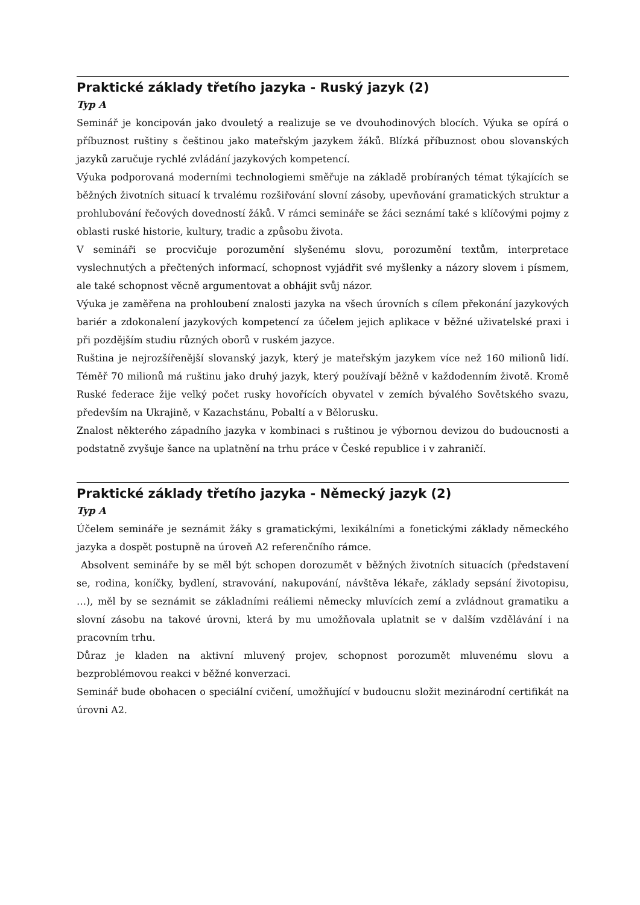Praktické základy třetího jazyka - Ruský jazyk (2)
Typ A
Seminář je koncipován jako dvouletý a realizuje se ve dvouhodinových blocích. Výuka se opírá o příbuznost ruštiny s češtinou jako mateřským jazykem žáků. Blízká příbuznost obou slovanských jazyků zaručuje rychlé zvládání jazykových kompetencí.
Výuka podporovaná moderními technologiemi směřuje na základě probíraných témat týkajících se běžných životních situací k trvalému rozšiřování slovní zásoby, upevňování gramatických struktur a prohlubování řečových dovedností žáků. V rámci semináře se žáci seznámí také s klíčovými pojmy z oblasti ruské historie, kultury, tradic a způsobu života.
V semináři se procvičuje porozumění slyšenému slovu, porozumění textům, interpretace vyslechnutých a přečtených informací, schopnost vyjádřit své myšlenky a názory slovem i písmem, ale také schopnost věcně argumentovat a obhájit svůj názor.
Výuka je zaměřena na prohloubení znalosti jazyka na všech úrovních s cílem překonání jazykových bariér a zdokonalení jazykových kompetencí za účelem jejich aplikace v běžné uživatelské praxi i při pozdějším studiu různých oborů v ruském jazyce.
Ruština je nejrozšířenější slovanský jazyk, který je mateřským jazykem více než 160 milionů lidí. Téměř 70 milionů má ruštinu jako druhý jazyk, který používají běžně v každodenním životě. Kromě Ruské federace žije velký počet rusky hovořících obyvatel v zemích bývalého Sovětského svazu, především na Ukrajině, v Kazachstánu, Pobaltí a v Bělorusku.
Znalost některého západního jazyka v kombinaci s ruštinou je výbornou devizou do budoucnosti a podstatně zvyšuje šance na uplatnění na trhu práce v České republice i v zahraničí.
Praktické základy třetího jazyka - Německý jazyk (2)
Typ A
Účelem semináře je seznámit žáky s gramatickými, lexikálními a fonetickými základy německého jazyka a dospět postupně na úroveň A2 referenčního rámce.
Absolvent semináře by se měl být schopen dorozumět v běžných životních situacích (představení se, rodina, koníčky, bydlení, stravování, nakupování, návštěva lékaře, základy sepsání životopisu, …), měl by se seznámit se základními reáliemi německy mluvících zemí a zvládnout gramatiku a slovní zásobu na takové úrovni, která by mu umožňovala uplatnit se v dalším vzdělávání i na pracovním trhu.
Důraz je kladen na aktivní mluvený projev, schopnost porozumět mluvenému slovu a bezproblémovou reakci v běžné konverzaci.
Seminář bude obohacen o speciální cvičení, umožňující v budoucnu složit mezinárodní certifikát na úrovni A2.